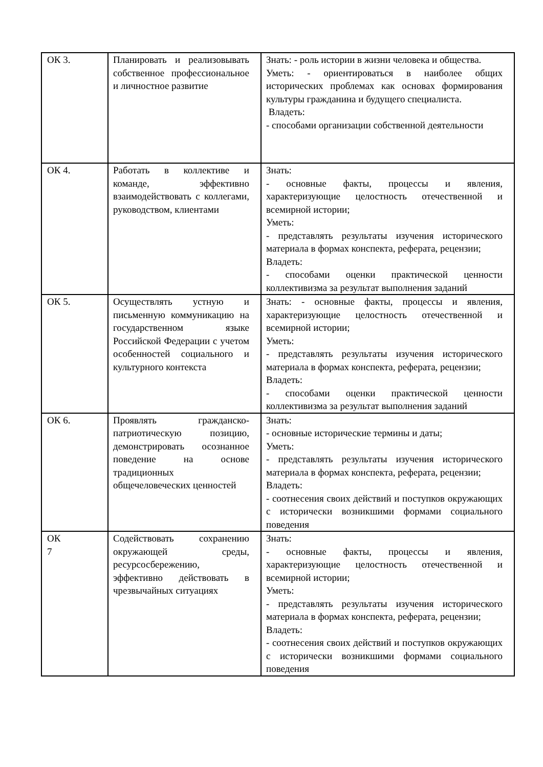| ОК 3. | Планировать и реализовывать собственное профессиональное и личностное развитие | Знать: - роль истории в жизни человека и общества. Уметь: - ориентироваться в наиболее общих исторических проблемах как основах формирования культуры гражданина и будущего специалиста. Владеть: - способами организации собственной деятельности |
| ОК 4. | Работать в коллективе и команде, эффективно взаимодействовать с коллегами, руководством, клиентами | Знать: - основные факты, процессы и явления, характеризующие целостность отечественной и всемирной истории; Уметь: - представлять результаты изучения исторического материала в формах конспекта, реферата, рецензии; Владеть: - способами оценки практической ценности коллективизма за результат выполнения заданий |
| ОК 5. | Осуществлять устную и письменную коммуникацию на государственном языке Российской Федерации с учетом особенностей социального и культурного контекста | Знать: - основные факты, процессы и явления, характеризующие целостность отечественной и всемирной истории; Уметь: - представлять результаты изучения исторического материала в формах конспекта, реферата, рецензии; Владеть: - способами оценки практической ценности коллективизма за результат выполнения заданий |
| ОК 6. | Проявлять гражданско-патриотическую позицию, демонстрировать осознанное поведение на основе традиционных общечеловеческих ценностей | Знать: - основные исторические термины и даты; Уметь: - представлять результаты изучения исторического материала в формах конспекта, реферата, рецензии; Владеть: - соотнесения своих действий и поступков окружающих с исторически возникшими формами социального поведения |
| ОК 7 | Содействовать сохранению окружающей среды, ресурсосбережению, эффективно действовать в чрезвычайных ситуациях | Знать: - основные факты, процессы и явления, характеризующие целостность отечественной и всемирной истории; Уметь: - представлять результаты изучения исторического материала в формах конспекта, реферата, рецензии; Владеть: - соотнесения своих действий и поступков окружающих с исторически возникшими формами социального поведения |